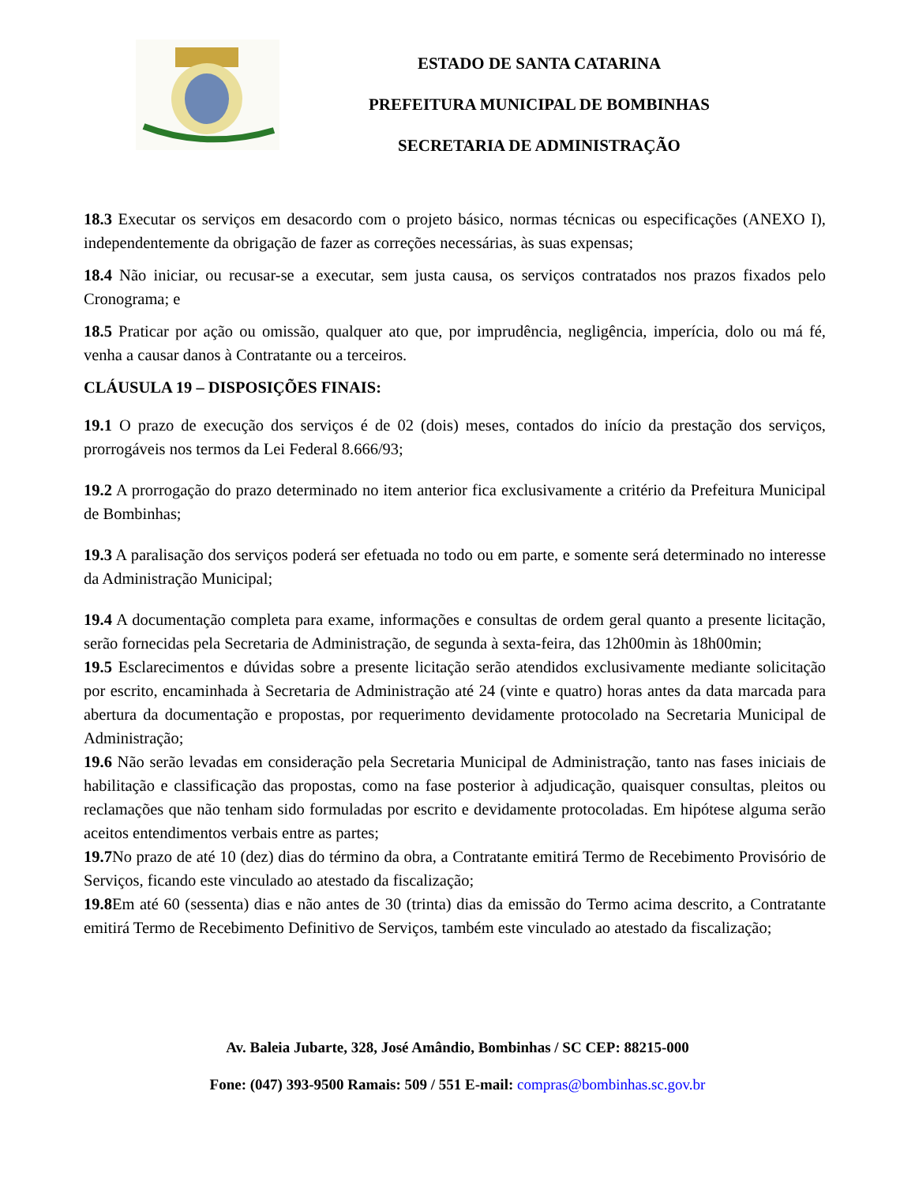ESTADO DE SANTA CATARINA
PREFEITURA MUNICIPAL DE BOMBINHAS
SECRETARIA DE ADMINISTRAÇÃO
18.3 Executar os serviços em desacordo com o projeto básico, normas técnicas ou especificações (ANEXO I), independentemente da obrigação de fazer as correções necessárias, às suas expensas;
18.4 Não iniciar, ou recusar-se a executar, sem justa causa, os serviços contratados nos prazos fixados pelo Cronograma; e
18.5 Praticar por ação ou omissão, qualquer ato que, por imprudência, negligência, imperícia, dolo ou má fé, venha a causar danos à Contratante ou a terceiros.
CLÁUSULA 19 – DISPOSIÇÕES FINAIS:
19.1 O prazo de execução dos serviços é de 02 (dois) meses, contados do início da prestação dos serviços, prorrogáveis nos termos da Lei Federal 8.666/93;
19.2 A prorrogação do prazo determinado no item anterior fica exclusivamente a critério da Prefeitura Municipal de Bombinhas;
19.3 A paralisação dos serviços poderá ser efetuada no todo ou em parte, e somente será determinado no interesse da Administração Municipal;
19.4 A documentação completa para exame, informações e consultas de ordem geral quanto a presente licitação, serão fornecidas pela Secretaria de Administração, de segunda à sexta-feira, das 12h00min às 18h00min;
19.5 Esclarecimentos e dúvidas sobre a presente licitação serão atendidos exclusivamente mediante solicitação por escrito, encaminhada à Secretaria de Administração até 24 (vinte e quatro) horas antes da data marcada para abertura da documentação e propostas, por requerimento devidamente protocolado na Secretaria Municipal de Administração;
19.6 Não serão levadas em consideração pela Secretaria Municipal de Administração, tanto nas fases iniciais de habilitação e classificação das propostas, como na fase posterior à adjudicação, quaisquer consultas, pleitos ou reclamações que não tenham sido formuladas por escrito e devidamente protocoladas. Em hipótese alguma serão aceitos entendimentos verbais entre as partes;
19.7 No prazo de até 10 (dez) dias do término da obra, a Contratante emitirá Termo de Recebimento Provisório de Serviços, ficando este vinculado ao atestado da fiscalização;
19.8 Em até 60 (sessenta) dias e não antes de 30 (trinta) dias da emissão do Termo acima descrito, a Contratante emitirá Termo de Recebimento Definitivo de Serviços, também este vinculado ao atestado da fiscalização;
Av. Baleia Jubarte, 328, José Amândio, Bombinhas / SC CEP: 88215-000
Fone: (047) 393-9500 Ramais: 509 / 551 E-mail: compras@bombinhas.sc.gov.br